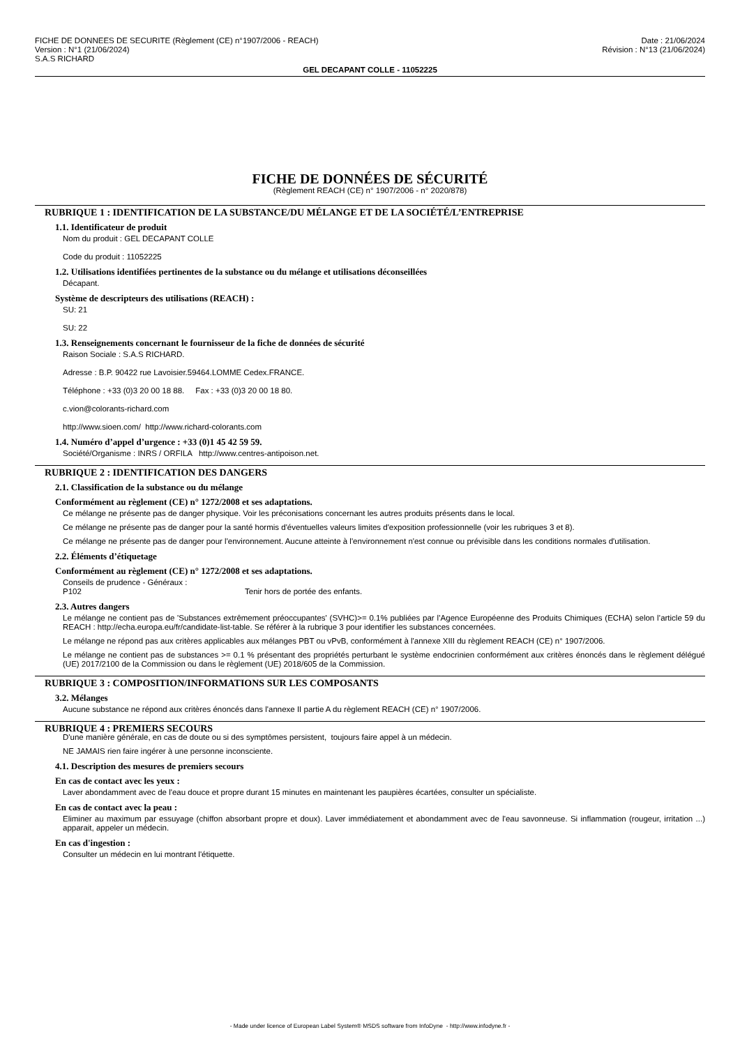FICHE DE DONNEES DE SECURITE (Règlement (CE) n°1907/2006 - REACH)
Version : N°1 (21/06/2024)
S.A.S RICHARD
Date : 21/06/2024
Révision : N°13 (21/06/2024)
GEL DECAPANT COLLE - 11052225
FICHE DE DONNÉES DE SÉCURITÉ
(Règlement REACH (CE) n° 1907/2006 - n° 2020/878)
RUBRIQUE 1 : IDENTIFICATION DE LA SUBSTANCE/DU MÉLANGE ET DE LA SOCIÉTÉ/L’ENTREPRISE
1.1. Identificateur de produit
Nom du produit : GEL DECAPANT COLLE
Code du produit : 11052225
1.2. Utilisations identifiées pertinentes de la substance ou du mélange et utilisations déconseillées
Décapant.
Système de descripteurs des utilisations (REACH) :
SU: 21
SU: 22
1.3. Renseignements concernant le fournisseur de la fiche de données de sécurité
Raison Sociale : S.A.S RICHARD.
Adresse : B.P. 90422 rue Lavoisier.59464.LOMME Cedex.FRANCE.
Téléphone : +33 (0)3 20 00 18 88. Fax : +33 (0)3 20 00 18 80.
c.vion@colorants-richard.com
http://www.sioen.com/ http://www.richard-colorants.com
1.4. Numéro d’appel d’urgence : +33 (0)1 45 42 59 59.
Société/Organisme : INRS / ORFILA http://www.centres-antipoison.net.
RUBRIQUE 2 : IDENTIFICATION DES DANGERS
2.1. Classification de la substance ou du mélange
Conformément au règlement (CE) n° 1272/2008 et ses adaptations.
Ce mélange ne présente pas de danger physique. Voir les préconisations concernant les autres produits présents dans le local.
Ce mélange ne présente pas de danger pour la santé hormis d'éventuelles valeurs limites d'exposition professionnelle (voir les rubriques 3 et 8).
Ce mélange ne présente pas de danger pour l'environnement. Aucune atteinte à l'environnement n'est connue ou prévisible dans les conditions normales d'utilisation.
2.2. Éléments d’étiquetage
Conformément au règlement (CE) n° 1272/2008 et ses adaptations.
Conseils de prudence - Généraux :
P102 Tenir hors de portée des enfants.
2.3. Autres dangers
Le mélange ne contient pas de 'Substances extrêmement préoccupantes' (SVHC)>= 0.1% publiées par l’Agence Européenne des Produits Chimiques (ECHA) selon l’article 59 du REACH : http://echa.europa.eu/fr/candidate-list-table. Se référer à la rubrique 3 pour identifier les substances concernées.
Le mélange ne répond pas aux critères applicables aux mélanges PBT ou vPvB, conformément à l'annexe XIII du règlement REACH (CE) n° 1907/2006.
Le mélange ne contient pas de substances >= 0.1 % présentant des propriétés perturbant le système endocrinien conformément aux critères énoncés dans le règlement délégué (UE) 2017/2100 de la Commission ou dans le règlement (UE) 2018/605 de la Commission.
RUBRIQUE 3 : COMPOSITION/INFORMATIONS SUR LES COMPOSANTS
3.2. Mélanges
Aucune substance ne répond aux critères énoncés dans l'annexe II partie A du règlement REACH (CE) n° 1907/2006.
RUBRIQUE 4 : PREMIERS SECOURS
D'une manière générale, en cas de doute ou si des symptômes persistent, toujours faire appel à un médecin.
NE JAMAIS rien faire ingérer à une personne inconsciente.
4.1. Description des mesures de premiers secours
En cas de contact avec les yeux :
Laver abondamment avec de l'eau douce et propre durant 15 minutes en maintenant les paupières écartées, consulter un spécialiste.
En cas de contact avec la peau :
Eliminer au maximum par essuyage (chiffon absorbant propre et doux). Laver immédiatement et abondamment avec de l'eau savonneuse. Si inflammation (rougeur, irritation ...) apparait, appeler un médecin.
En cas d'ingestion :
Consulter un médecin en lui montrant l'étiquette.
- Made under licence of European Label System® MSDS software from InfoDyne - http://www.infodyne.fr -